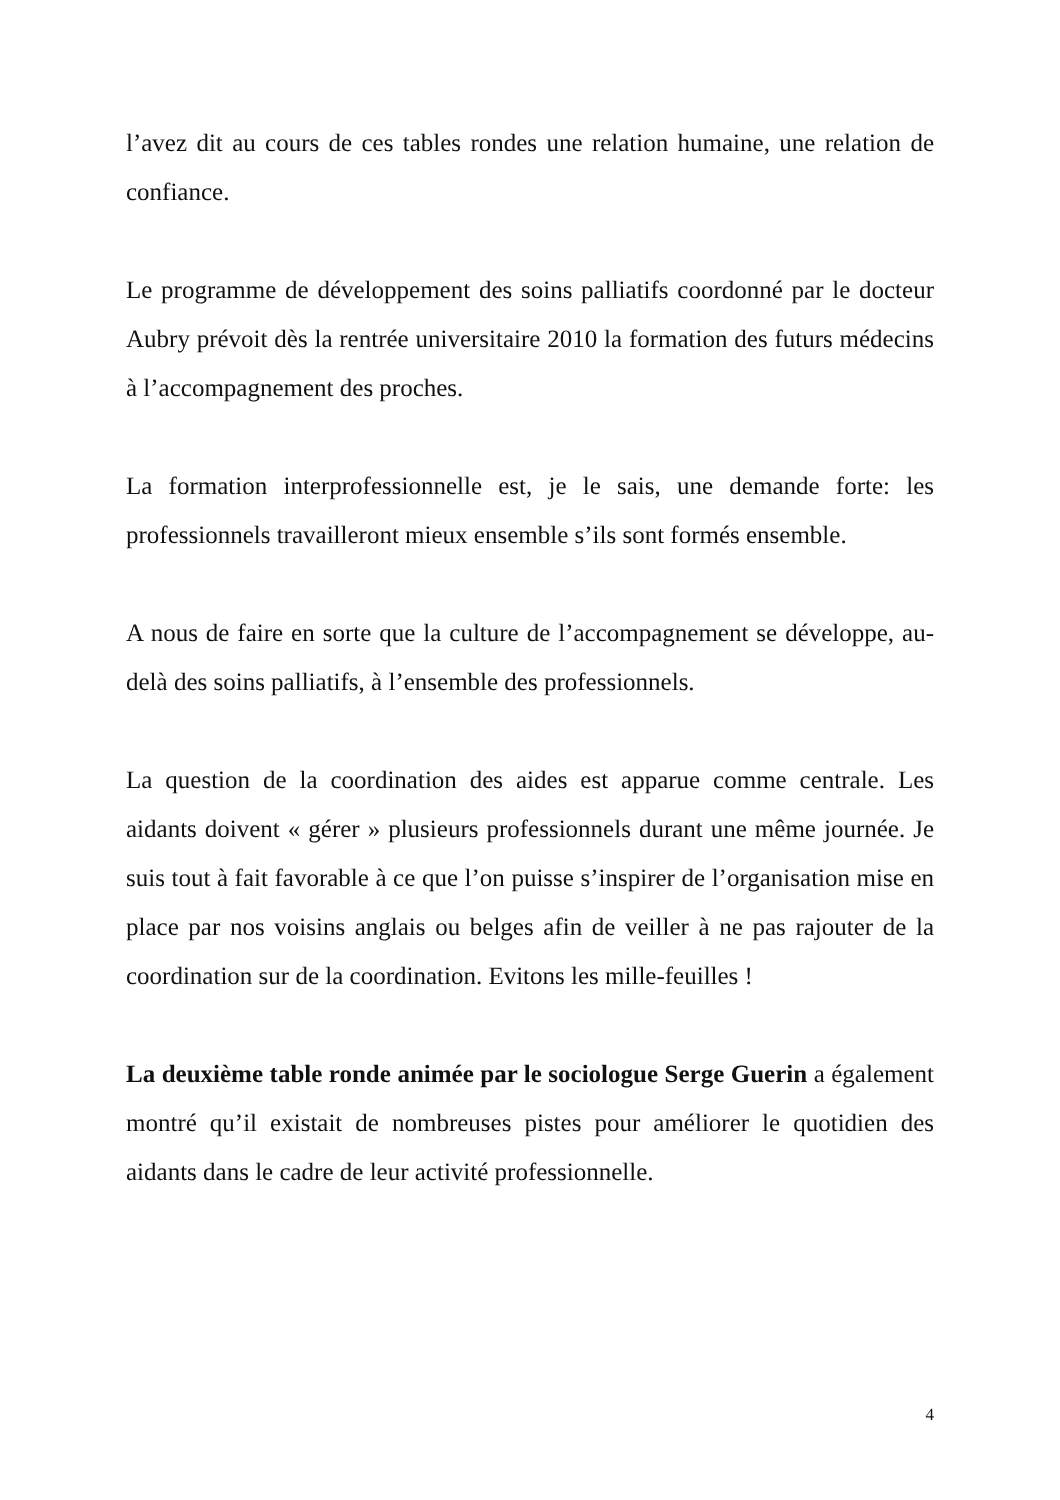l’avez dit au cours de ces tables rondes une relation humaine, une relation de confiance.
Le programme de développement des soins palliatifs coordonné par le docteur Aubry prévoit dès la rentrée universitaire 2010 la formation des futurs médecins à l’accompagnement des proches.
La formation interprofessionnelle est, je le sais, une demande forte: les professionnels travailleront mieux ensemble s’ils sont formés ensemble.
A nous de faire en sorte que la culture de l’accompagnement se développe, au-delà des soins palliatifs, à l’ensemble des professionnels.
La question de la coordination des aides est apparue comme centrale. Les aidants doivent « gérer » plusieurs professionnels durant une même journée. Je suis tout à fait favorable à ce que l’on puisse s’inspirer de l’organisation mise en place par nos voisins anglais ou belges afin de veiller à ne pas rajouter de la coordination sur de la coordination. Evitons les mille-feuilles !
La deuxième table ronde animée par le sociologue Serge Guerin a également montré qu’il existait de nombreuses pistes pour améliorer le quotidien des aidants dans le cadre de leur activité professionnelle.
4